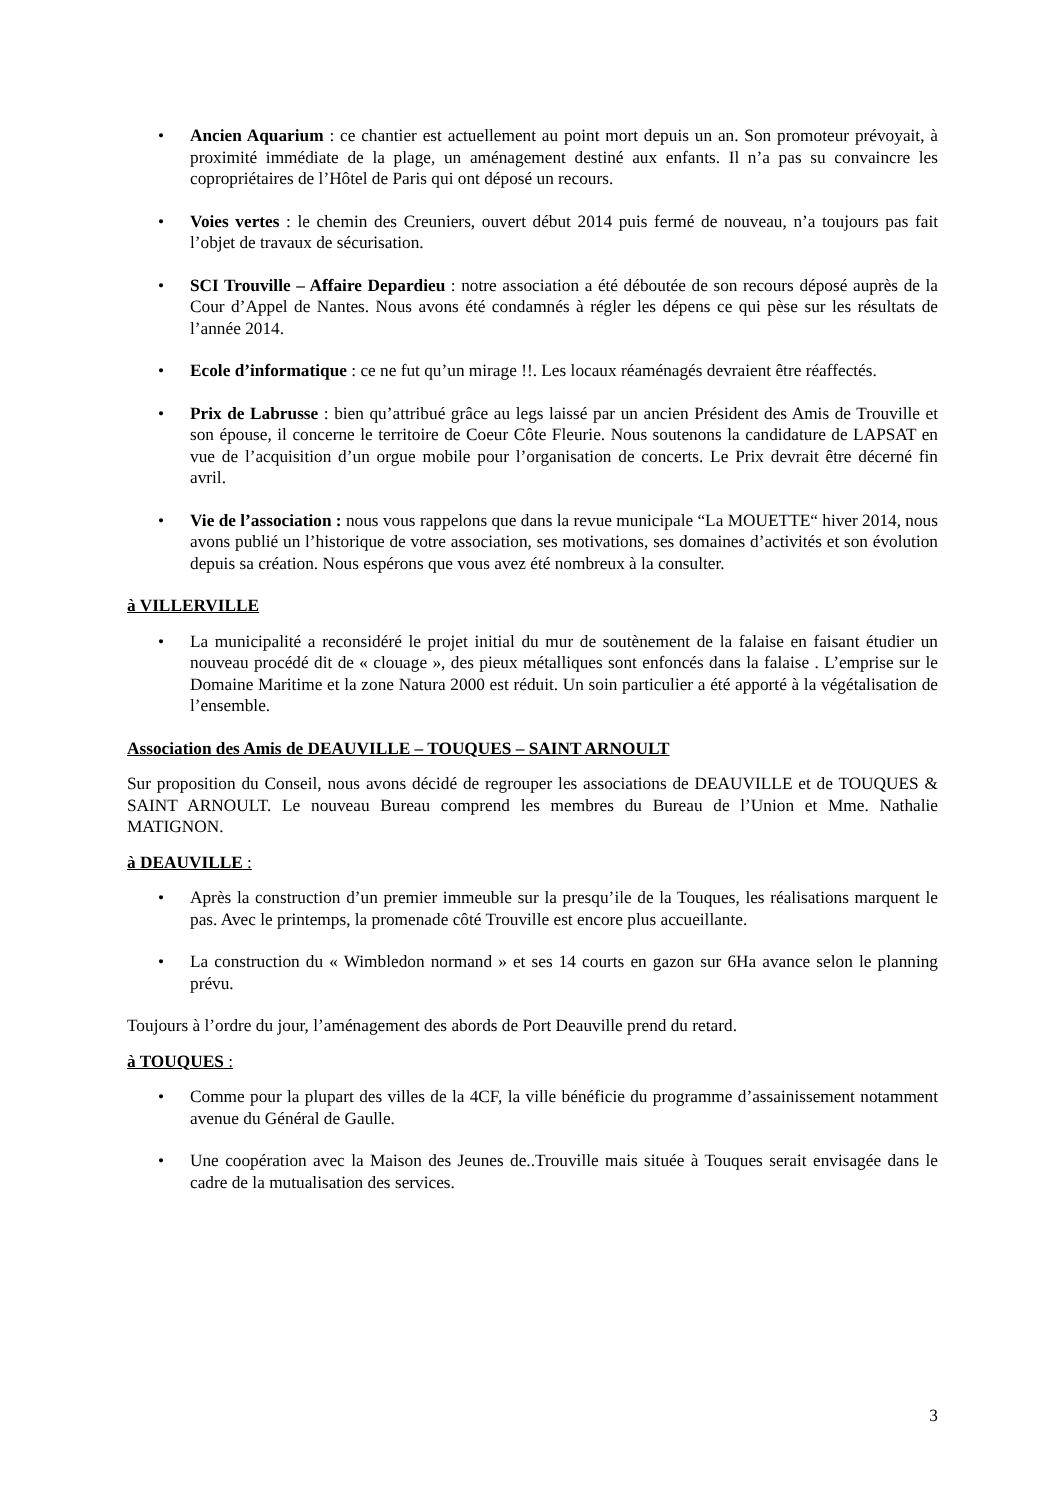• Ancien Aquarium : ce chantier est actuellement au point mort depuis un an. Son promoteur prévoyait, à proximité immédiate de la plage, un aménagement destiné aux enfants. Il n’a pas su convaincre les copropriétaires de l’Hôtel de Paris qui ont déposé un recours.
• Voies vertes : le chemin des Creuniers, ouvert début 2014 puis fermé de nouveau, n’a toujours pas fait l’objet de travaux de sécurisation.
• SCI Trouville – Affaire Depardieu : notre association a été déboutée de son recours déposé auprès de la Cour d’Appel de Nantes. Nous avons été condamnés à régler les dépens ce qui pèse sur les résultats de l’année 2014.
• Ecole d’informatique : ce ne fut qu’un mirage !!. Les locaux réaménagés devraient être réaffectés.
• Prix de Labrusse : bien qu’attribué grâce au legs laissé par un ancien Président des Amis de Trouville et son épouse, il concerne le territoire de Coeur Côte Fleurie. Nous soutenons la candidature de LAPSAT en vue de l’acquisition d’un orgue mobile pour l’organisation de concerts. Le Prix devrait être décerné fin avril.
• Vie de l’association : nous vous rappelons que dans la revue municipale “La MOUETTE“ hiver 2014, nous avons publié un l’historique de votre association, ses motivations, ses domaines d’activités et son évolution depuis sa création. Nous espérons que vous avez été nombreux à la consulter.
à VILLERVILLE
• La municipalité a reconsidéré le projet initial du mur de soutènement de la falaise en faisant étudier un nouveau procédé dit de « clouage », des pieux métalliques sont enfoncés dans la falaise . L’emprise sur le Domaine Maritime et la zone Natura 2000 est réduit. Un soin particulier a été apporté à la végétalisation de l’ensemble.
Association des Amis de DEAUVILLE – TOUQUES – SAINT ARNOULT
Sur proposition du Conseil, nous avons décidé de regrouper les associations de DEAUVILLE et de TOUQUES & SAINT ARNOULT. Le nouveau Bureau comprend les membres du Bureau de l’Union et Mme. Nathalie MATIGNON.
à DEAUVILLE :
• Après la construction d’un premier immeuble sur la presqu’ile de la Touques, les réalisations marquent le pas. Avec le printemps, la promenade côté Trouville est encore plus accueillante.
• La construction du « Wimbledon normand » et ses 14 courts en gazon sur 6Ha avance selon le planning prévu.
Toujours à l’ordre du jour, l’aménagement des abords de Port Deauville prend du retard.
à TOUQUES :
• Comme pour la plupart des villes de la 4CF, la ville bénéficie du programme d’assainissement notamment avenue du Général de Gaulle.
• Une coopération avec la Maison des Jeunes de..Trouville mais située à Touques serait envisagée dans le cadre de la mutualisation des services.
3